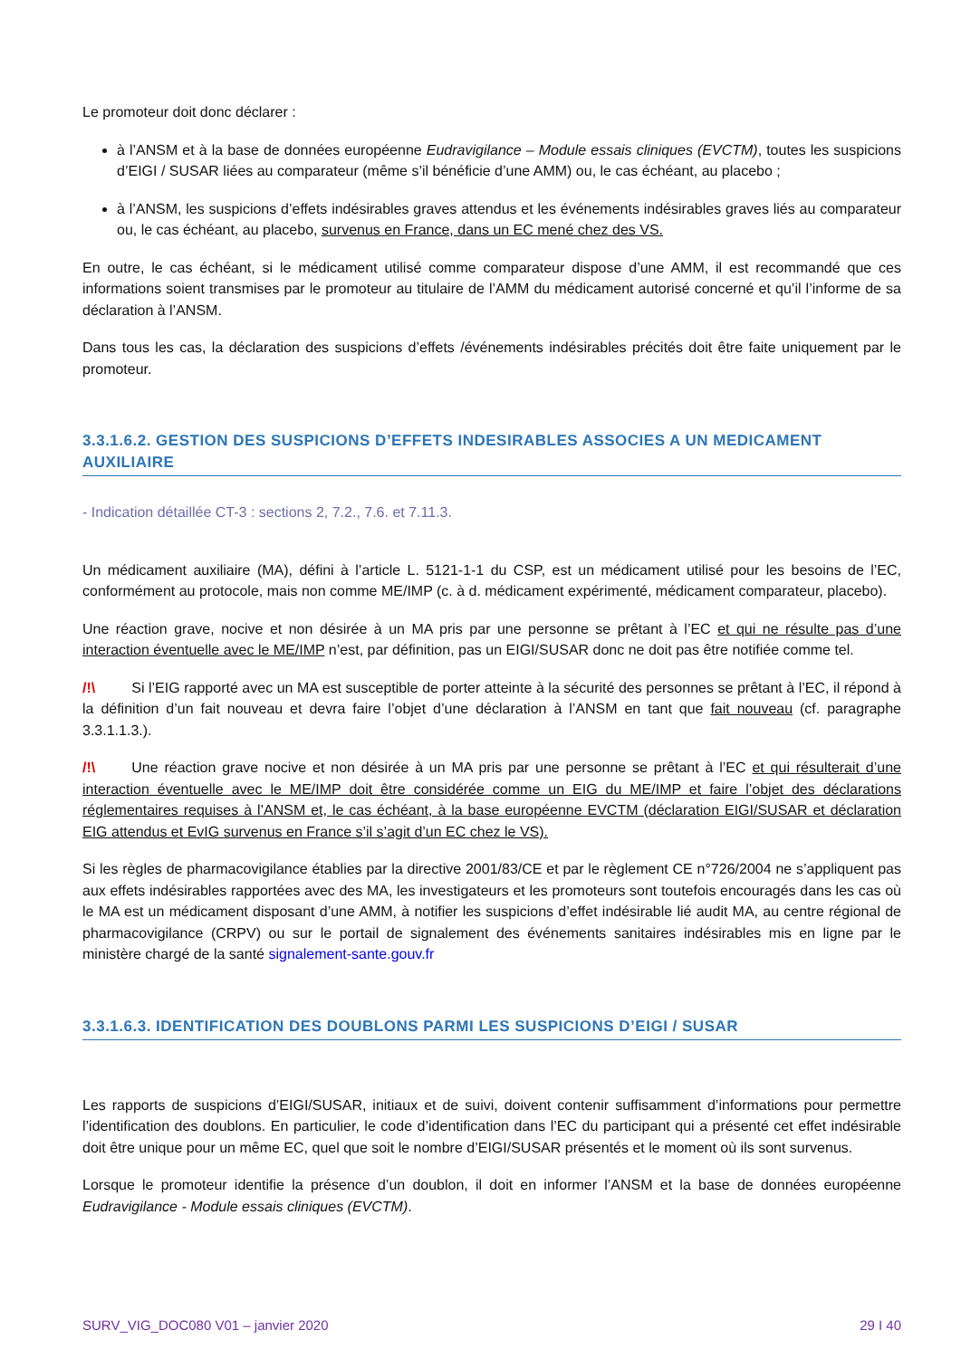Le promoteur doit donc déclarer :
à l’ANSM et à la base de données européenne Eudravigilance – Module essais cliniques (EVCTM), toutes les suspicions d’EIGI / SUSAR liées au comparateur (même s’il bénéficie d’une AMM) ou, le cas échéant, au placebo ;
à l’ANSM, les suspicions d’effets indésirables graves attendus et les événements indésirables graves liés au comparateur ou, le cas échéant, au placebo, survenus en France, dans un EC mené chez des VS.
En outre, le cas échéant, si le médicament utilisé comme comparateur dispose d’une AMM, il est recommandé que ces informations soient transmises par le promoteur au titulaire de l’AMM du médicament autorisé concerné et qu’il l’informe de sa déclaration à l’ANSM.
Dans tous les cas, la déclaration des suspicions d’effets /événements indésirables précités doit être faite uniquement par le promoteur.
3.3.1.6.2. GESTION DES SUSPICIONS D’EFFETS INDESIRABLES ASSOCIES A UN MEDICAMENT AUXILIAIRE
- Indication détaillée CT-3 : sections 2, 7.2., 7.6. et 7.11.3.
Un médicament auxiliaire (MA), défini à l’article L. 5121-1-1 du CSP, est un médicament utilisé pour les besoins de l’EC, conformément au protocole, mais non comme ME/IMP (c. à d. médicament expérimenté, médicament comparateur, placebo).
Une réaction grave, nocive et non désirée à un MA pris par une personne se prêtant à l’EC et qui ne résulte pas d’une interaction éventuelle avec le ME/IMP n’est, par définition, pas un EIGI/SUSAR donc ne doit pas être notifiée comme tel.
/!\ Si l’EIG rapporté avec un MA est susceptible de porter atteinte à la sécurité des personnes se prêtant à l’EC, il répond à la définition d’un fait nouveau et devra faire l’objet d’une déclaration à l’ANSM en tant que fait nouveau (cf. paragraphe 3.3.1.1.3.).
/!\ Une réaction grave nocive et non désirée à un MA pris par une personne se prêtant à l’EC et qui résulterait d’une interaction éventuelle avec le ME/IMP doit être considérée comme un EIG du ME/IMP et faire l’objet des déclarations réglementaires requises à l’ANSM et, le cas échéant, à la base européenne EVCTM (déclaration EIGI/SUSAR et déclaration EIG attendus et EvIG survenus en France s’il s’agit d’un EC chez le VS).
Si les règles de pharmacovigilance établies par la directive 2001/83/CE et par le règlement CE n°726/2004 ne s’appliquent pas aux effets indésirables rapportées avec des MA, les investigateurs et les promoteurs sont toutefois encouragés dans les cas où le MA est un médicament disposant d’une AMM, à notifier les suspicions d’effet indésirable lié audit MA, au centre régional de pharmacovigilance (CRPV) ou sur le portail de signalement des événements sanitaires indésirables mis en ligne par le ministère chargé de la santé signalement-sante.gouv.fr
3.3.1.6.3. IDENTIFICATION DES DOUBLONS PARMI LES SUSPICIONS D’EIGI / SUSAR
Les rapports de suspicions d’EIGI/SUSAR, initiaux et de suivi, doivent contenir suffisamment d’informations pour permettre l’identification des doublons. En particulier, le code d’identification dans l’EC du participant qui a présenté cet effet indésirable doit être unique pour un même EC, quel que soit le nombre d’EIGI/SUSAR présentés et le moment où ils sont survenus.
Lorsque le promoteur identifie la présence d’un doublon, il doit en informer l’ANSM et la base de données européenne Eudravigilance - Module essais cliniques (EVCTM).
SURV_VIG_DOC080 V01 – janvier 2020 29 I 40